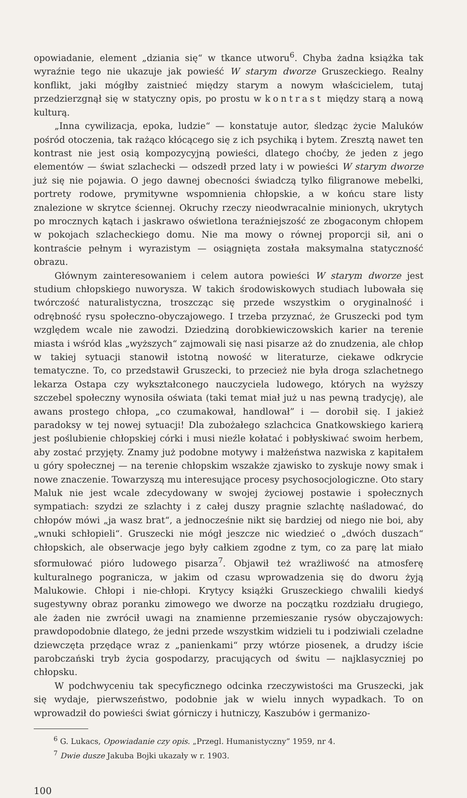opowiadanie, element „dziania się“ w tkance utworu<sup>6</sup>. Chyba żadna książka tak wyraźnie tego nie ukazuje jak powieść W starym dworze Gruszeckiego. Realny konflikt, jaki mógłby zaistnieć między starym a nowym właścicielem, tutaj przedzierzgnął się w statyczny opis, po prostu w kontrast między starą a nową kulturą.
„Inna cywilizacja, epoka, ludzie“ — konstatuje autor, śledząc życie Maluków pośród otoczenia, tak rażąco kłócącego się z ich psychiką i bytem. Zresztą nawet ten kontrast nie jest osią kompozycyjną powieści, dlatego choćby, że jeden z jego elementów — świat szlachecki — odszedł przed laty i w powieści W starym dworze już się nie pojawia. O jego dawnej obecności świadczą tylko filigranowe mebelki, portrety rodowe, prymitywne wspomnienia chłopskie, a w końcu stare listy znalezione w skrytce ściennej. Okruchy rzeczy nieodwracalnie minionych, ukrytych po mrocznych kątach i jaskrawo oświetlona teraźniejszość ze zbogaconym chłopem w pokojach szlacheckiego domu. Nie ma mowy o równej proporcji sił, ani o kontraście pełnym i wyrazistym — osiągnięta została maksymalna statyczność obrazu.
Głównym zainteresowaniem i celem autora powieści W starym dworze jest studium chłopskiego nuworysza. W takich środowiskowych studiach lubowała się twórczość naturalistyczna, troszcząc się przede wszystkim o oryginalność i odrębność rysu społeczno-obyczajowego. I trzeba przyznać, że Gruszecki pod tym względem wcale nie zawodzi. Dziedziną dorobkiewiczowskich karier na terenie miasta i wśród klas „wyższych“ zajmowali się nasi pisarze aż do znudzenia, ale chłop w takiej sytuacji stanowił istotną nowość w literaturze, ciekawe odkrycie tematyczne. To, co przedstawił Gruszecki, to przecież nie była droga szlachetnego lekarza Ostapa czy wykształconego nauczyciela ludowego, których na wyższy szczebel społeczny wynosiła oświata (taki temat miał już u nas pewną tradycję), ale awans prostego chłopa, „co czumakował, handlował” i — dorobił się. I jakież paradoksy w tej nowej sytuacji! Dla zubożałego szlachcica Gnatkowskiego karierą jest poślubienie chłopskiej córki i musi nieźle kołatać i pobłyskiwać swoim herbem, aby zostać przyjęty. Znamy już podobne motywy i małżeństwa nazwiska z kapitałem u góry społecznej — na terenie chłopskim wszakże zjawisko to zyskuje nowy smak i nowe znaczenie. Towarzyszą mu interesujące procesy psychosocjologiczne. Oto stary Maluk nie jest wcale zdecydowany w swojej życiowej postawie i społecznych sympatiach: szydzi ze szlachty i z całej duszy pragnie szlachtę naśladować, do chłopów mówi „ja wasz brat“, a jednocześnie nikt się bardziej od niego nie boi, aby „wnuki schłopieli“. Gruszecki nie mógł jeszcze nic wiedzieć o „dwóch duszach“ chłopskich, ale obserwacje jego były całkiem zgodne z tym, co za parę lat miało sformułować pióro ludowego pisarza<sup>7</sup>. Objawił też wrażliwość na atmosferę kulturalnego pogranicza, w jakim od czasu wprowadzenia się do dworu żyją Malukowie. Chłopi i nie-chłopi. Krytycy książki Gruszeckiego chwalili kiedyś sugestywny obraz poranku zimowego we dworze na początku rozdziału drugiego, ale żaden nie zwrócił uwagi na znamienne przemieszanie rysów obyczajowych: prawdopodobnie dlatego, że jedni przede wszystkim widzieli tu i podziwiali czeladne dziewczęta przędące wraz z „panienkami“ przy wtórze piosenek, a drudzy iście parobczański tryb życia gospodarzy, pracujących od świtu — najklasyczniej po chłopsku.
W podchwyceniu tak specyficznego odcinka rzeczywistości ma Gruszecki, jak się wydaje, pierwszeństwo, podobnie jak w wielu innych wypadkach. To on wprowadził do powieści świat górniczy i hutniczy, Kaszubów i germanizo-
<sup>6</sup> G. Lukacs, Opowiadanie czy opis. „Przegl. Humanistyczny” 1959, nr 4.
<sup>7</sup> Dwie dusze Jakuba Bojki ukazały w r. 1903.
100